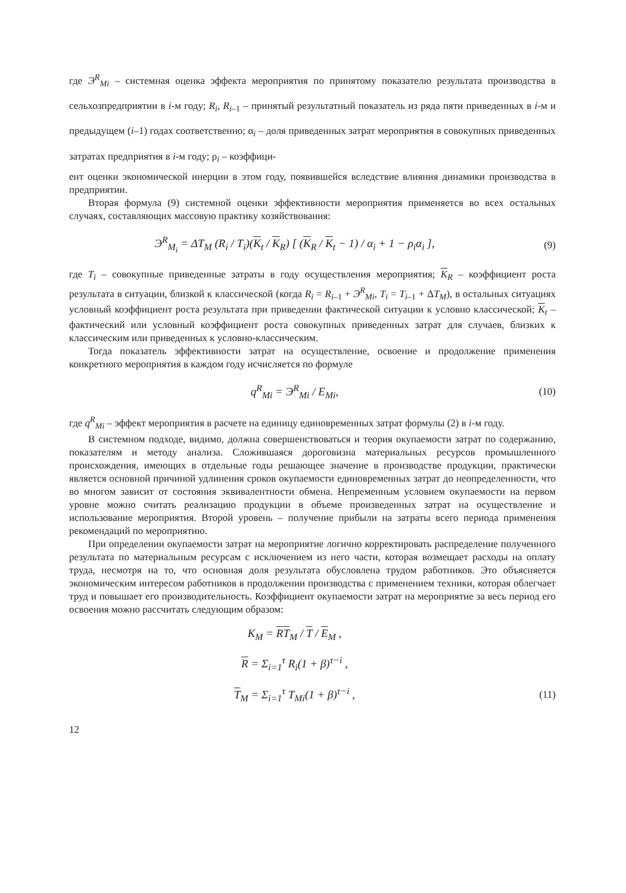где Э<sup>R</sup><sub>Mi</sub> – системная оценка эффекта мероприятия по принятому показателю результата производства в сельхозпредприятии в i-м году; R<sub>i</sub>, R<sub>i–1</sub> – принятый результатный показатель из ряда пяти приведенных в i-м и предыдущем (i–1) годах соответственно; α<sub>i</sub> – доля приведенных затрат мероприятия в совокупных приведенных затратах предприятия в i-м году; ρ<sub>i</sub> – коэффици-
ент оценки экономической инерции в этом году, появившейся вследствие влияния динамики производства в предприятии.
Вторая формула (9) системной оценки эффективности мероприятия применяется во всех остальных случаях, составляющих массовую практику хозяйствования:
Э<sup>R</sup><sub>M<sub>i</sub></sub> = ΔT<sub>M</sub> (R<sub>i</sub> / T<sub>i</sub>)(K<sub>t</sub> / K<sub>R</sub>) [ (K<sub>R</sub> / K<sub>t</sub> − 1) / α<sub>i</sub> + 1 − ρ<sub>i</sub>α<sub>i</sub> ],
(9)
где T<sub>i</sub> – совокупные приведенные затраты в году осуществления мероприятия; K<sub>R</sub> – коэффициент роста результата в ситуации, близкой к классической (когда R<sub>i</sub> = R<sub>i–1</sub> + Э<sup>R</sup><sub>Mi</sub>, T<sub>i</sub> = T<sub>i–1</sub> + ΔT<sub>M</sub>), в остальных ситуациях условный коэффициент роста результата при приведении фактической ситуации к условно классической; K<sub>t</sub> – фактический или условный коэффициент роста совокупных приведенных затрат для случаев, близких к классическим или приведенных к условно-классическим.
Тогда показатель эффективности затрат на осуществление, освоение и продолжение применения конкретного мероприятия в каждом году исчисляется по формуле
q<sup>R</sup><sub>Mi</sub> = Э<sup>R</sup><sub>Mi</sub> / E<sub>Mi</sub>, (10)
где q<sup>R</sup><sub>Mi</sub> – эффект мероприятия в расчете на единицу единовременных затрат формулы (2) в i-м году.
В системном подходе, видимо, должна совершенствоваться и теория окупаемости затрат по содержанию, показателям и методу анализа. Сложившаяся дороговизна материальных ресурсов промышленного происхождения, имеющих в отдельные годы решающее значение в производстве продукции, практически является основной причиной удлинения сроков окупаемости единовременных затрат до неопределенности, что во многом зависит от состояния эквивалентности обмена. Непременным условием окупаемости на первом уровне можно считать реализацию продукции в объеме произведенных затрат на осуществление и использование мероприятия. Второй уровень – получение прибыли на затраты всего периода применения рекомендаций по мероприятию.
При определении окупаемости затрат на мероприятие логично корректировать распределение полученного результата по материальным ресурсам с исключением из него части, которая возмещает расходы на оплату труда, несмотря на то, что основная доля результата обусловлена трудом работников. Это объясняется экономическим интересом работников в продолжении производства с применением техники, которая облегчает труд и повышает его производительность. Коэффициент окупаемости затрат на мероприятие за весь период его освоения можно рассчитать следующим образом:
K<sub>M</sub> = RT<sub>M</sub> / T / E<sub>M</sub> ,
R = Σ<sub>i=1</sub><sup>τ</sup> R<sub>i</sub>(1 + β)<sup>τ−i</sup> ,
T<sub>M</sub> = Σ<sub>i=1</sub><sup>τ</sup> T<sub>Mi</sub>(1 + β)<sup>τ−i</sup> , (11)
12